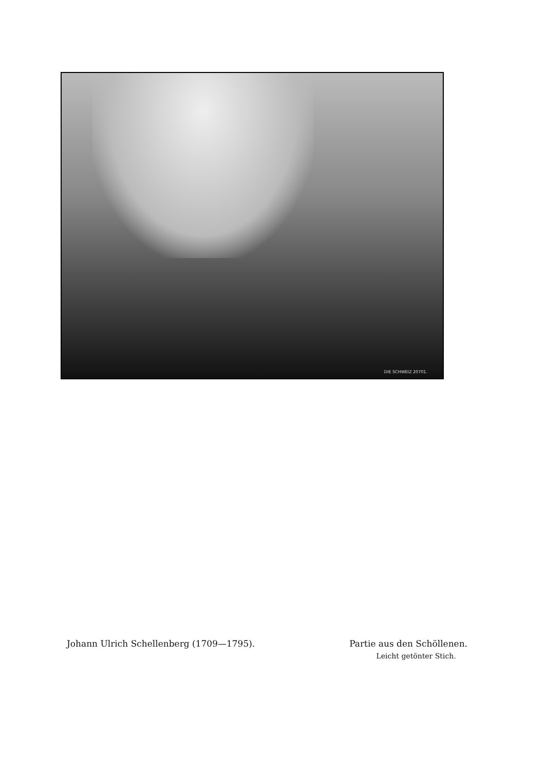DIE SCHWEIZ 20701.
Johann Ulrich Schellenberg (1709—1795).
Partie aus den Schöllenen.
Leicht getönter Stich.